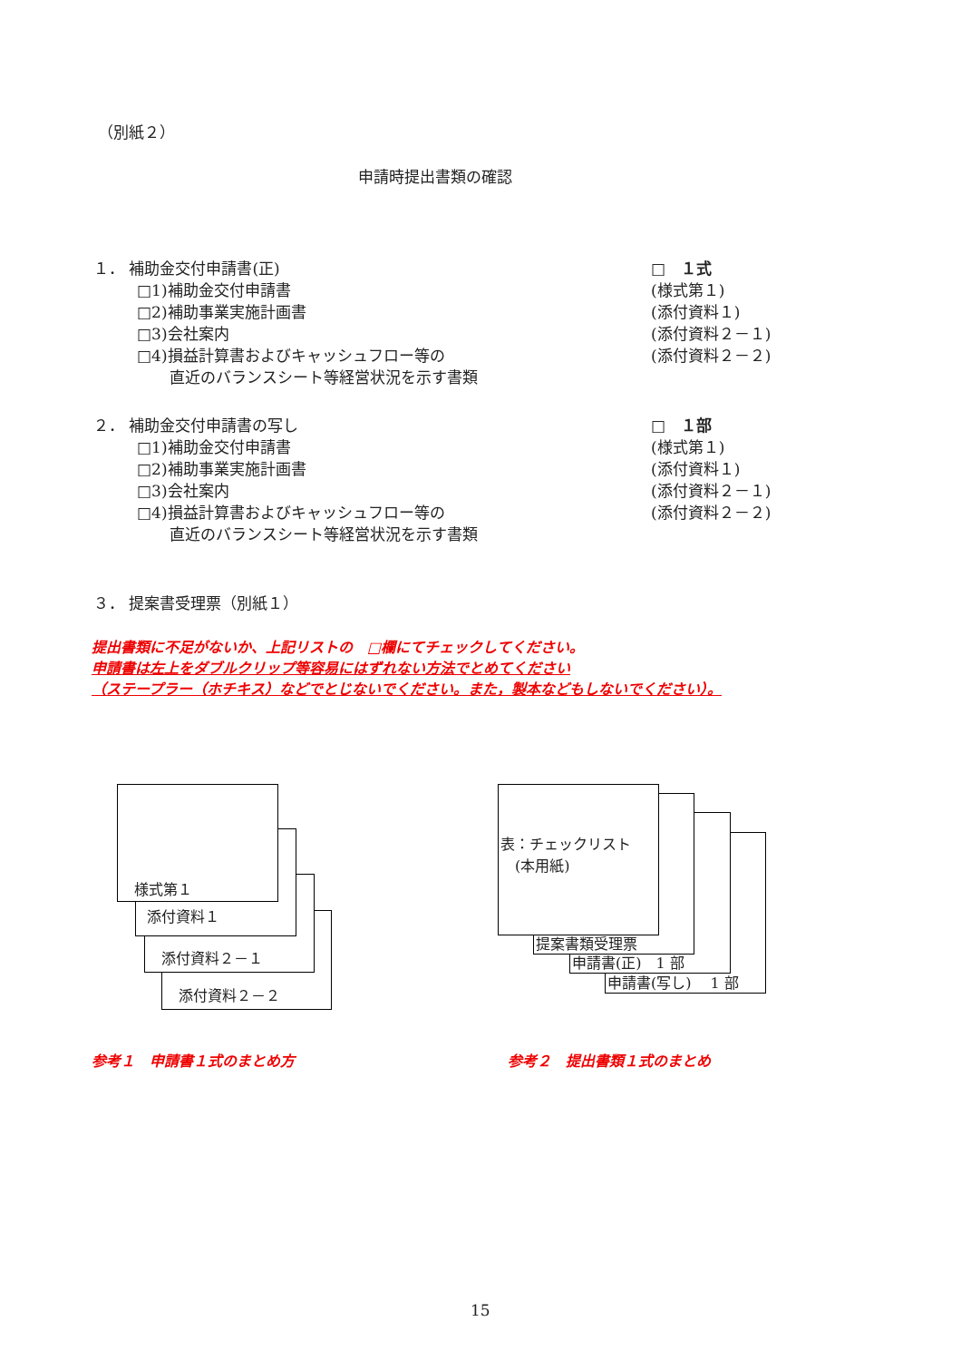（別紙２）
申請時提出書類の確認
１． 補助金交付申請書(正)
□1)補助金交付申請書
□2)補助事業実施計画書
□3)会社案内
□4)損益計算書およびキャッシュフロー等の
直近のバランスシート等経営状況を示す書類
□　１式
(様式第１)
(添付資料１)
(添付資料２－１)
(添付資料２－２)
２． 補助金交付申請書の写し
□1)補助金交付申請書
□2)補助事業実施計画書
□3)会社案内
□4)損益計算書およびキャッシュフロー等の
直近のバランスシート等経営状況を示す書類
□　１部
(様式第１)
(添付資料１)
(添付資料２－１)
(添付資料２－２)
３． 提案書受理票（別紙１）
提出書類に不足がないか、上記リストの　□欄にてチェックしてください。
申請書は左上をダブルクリップ等容易にはずれない方法でとめてください
（ステープラー（ホチキス）などでとじないでください。また，製本などもしないでください）。
添付資料２－２
添付資料２－１
添付資料１
様式第１
申請書(写し)　 1 部
申請書(正)　1 部
提案書類受理票
表：チェックリスト
　(本用紙)
参考１　申請書１式のまとめ方 参考２　提出書類１式のまとめ
15